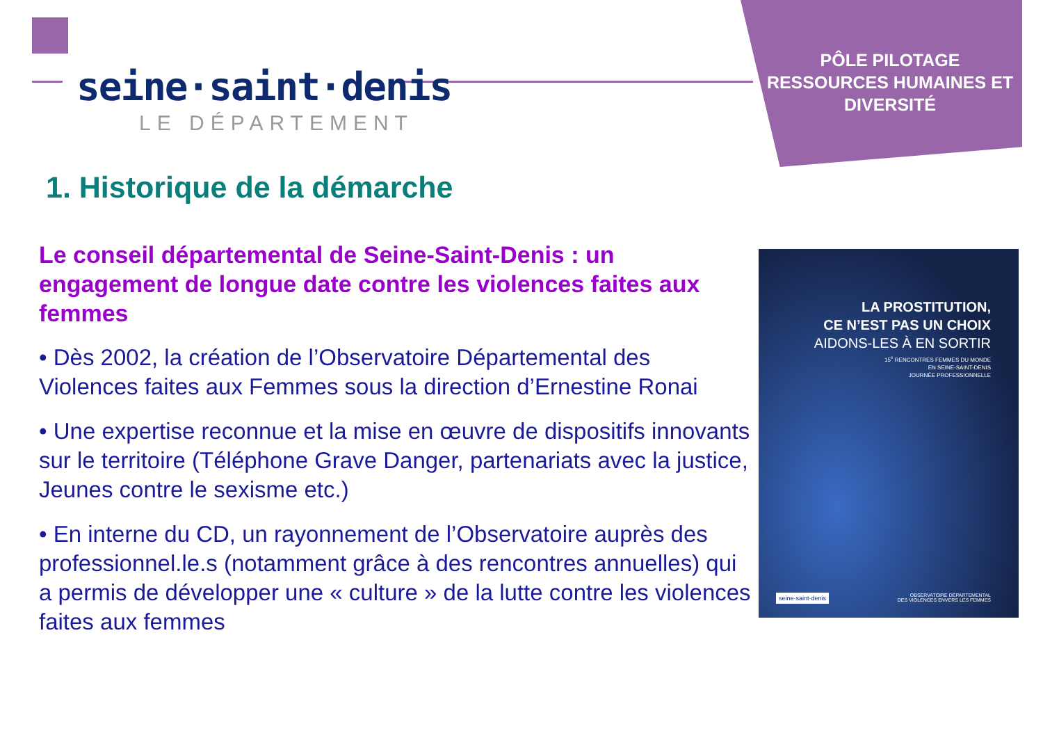seine·saint·denis
LE DÉPARTEMENT
PÔLE PILOTAGE RESSOURCES HUMAINES ET DIVERSITÉ
1. Historique de la démarche
Le conseil départemental de Seine-Saint-Denis : un engagement de longue date contre les violences faites aux femmes
• Dès 2002, la création de l’Observatoire Départemental des Violences faites aux Femmes sous la direction d’Ernestine Ronai
• Une expertise reconnue et la mise en œuvre de dispositifs innovants sur le territoire (Téléphone Grave Danger, partenariats avec la justice, Jeunes contre le sexisme etc.)
• En interne du CD, un rayonnement de l’Observatoire auprès des professionnel.le.s (notamment grâce à des rencontres annuelles) qui a permis de développer une « culture » de la lutte contre les violences faites aux femmes
LA PROSTITUTION,
CE N’EST PAS UN CHOIX
AIDONS-LES À EN SORTIR
15<sup>e</sup> RENCONTRES FEMMES DU MONDE
EN SEINE-SAINT-DENIS
JOURNÉE PROFESSIONNELLE
seine·saint·denis
OBSERVATOIRE DÉPARTEMENTAL
DES VIOLENCES ENVERS LES FEMMES